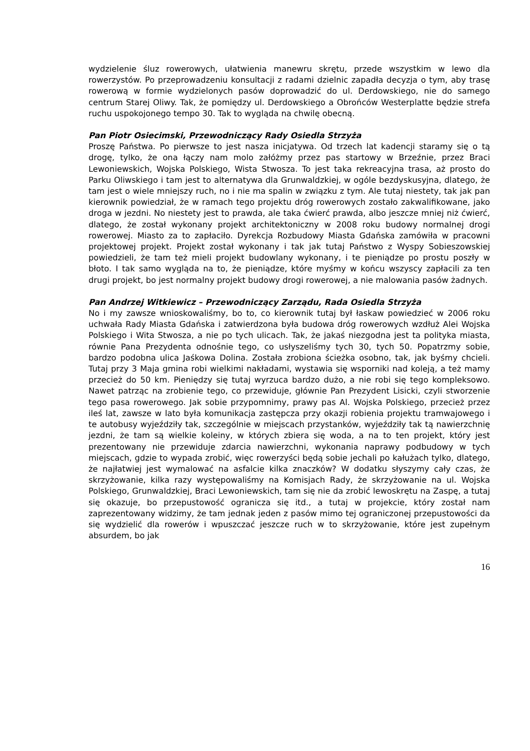wydzielenie śluz rowerowych, ułatwienia manewru skrętu, przede wszystkim w lewo dla rowerzystów. Po przeprowadzeniu konsultacji z radami dzielnic zapadła decyzja o tym, aby trasę rowerową w formie wydzielonych pasów doprowadzić do ul. Derdowskiego, nie do samego centrum Starej Oliwy. Tak, że pomiędzy ul. Derdowskiego a Obrońców Westerplatte będzie strefa ruchu uspokojonego tempo 30. Tak to wygląda na chwilę obecną.
Pan Piotr Osiecimski, Przewodniczący Rady Osiedla Strzyża
Proszę Państwa. Po pierwsze to jest nasza inicjatywa. Od trzech lat kadencji staramy się o tą drogę, tylko, że ona łączy nam molo załóżmy przez pas startowy w Brzeźnie, przez Braci Lewoniewskich, Wojska Polskiego, Wista Stwosza. To jest taka rekreacyjna trasa, aż prosto do Parku Oliwskiego i tam jest to alternatywa dla Grunwaldzkiej, w ogóle bezdyskusyjna, dlatego, że tam jest o wiele mniejszy ruch, no i nie ma spalin w związku z tym. Ale tutaj niestety, tak jak pan kierownik powiedział, że w ramach tego projektu dróg rowerowych zostało zakwalifikowane, jako droga w jezdni. No niestety jest to prawda, ale taka ćwierć prawda, albo jeszcze mniej niż ćwierć, dlatego, że został wykonany projekt architektoniczny w 2008 roku budowy normalnej drogi rowerowej. Miasto za to zapłaciło. Dyrekcja Rozbudowy Miasta Gdańska zamówiła w pracowni projektowej projekt. Projekt został wykonany i tak jak tutaj Państwo z Wyspy Sobieszowskiej powiedzieli, że tam też mieli projekt budowlany wykonany, i te pieniądze po prostu poszły w błoto. I tak samo wygląda na to, że pieniądze, które myśmy w końcu wszyscy zapłacili za ten drugi projekt, bo jest normalny projekt budowy drogi rowerowej, a nie malowania pasów żadnych.
Pan Andrzej Witkiewicz – Przewodniczący Zarządu, Rada Osiedla Strzyża
No i my zawsze wnioskowaliśmy, bo to, co kierownik tutaj był łaskaw powiedzieć w 2006 roku uchwała Rady Miasta Gdańska i zatwierdzona była budowa dróg rowerowych wzdłuż Alei Wojska Polskiego i Wita Stwosza, a nie po tych ulicach. Tak, że jakaś niezgodna jest ta polityka miasta, równie Pana Prezydenta odnośnie tego, co usłyszeliśmy tych 30, tych 50. Popatrzmy sobie, bardzo podobna ulica Jaśkowa Dolina. Została zrobiona ścieżka osobno, tak, jak byśmy chcieli. Tutaj przy 3 Maja gmina robi wielkimi nakładami, wystawia się wsporniki nad koleją, a też mamy przecież do 50 km. Pieniędzy się tutaj wyrzuca bardzo dużo, a nie robi się tego kompleksowo. Nawet patrząc na zrobienie tego, co przewiduje, głównie Pan Prezydent Lisicki, czyli stworzenie tego pasa rowerowego. Jak sobie przypomnimy, prawy pas Al. Wojska Polskiego, przecież przez ileś lat, zawsze w lato była komunikacja zastępcza przy okazji robienia projektu tramwajowego i te autobusy wyjeździły tak, szczególnie w miejscach przystanków, wyjeździły tak tą nawierzchnię jezdni, że tam są wielkie koleiny, w których zbiera się woda, a na to ten projekt, który jest prezentowany nie przewiduje zdarcia nawierzchni, wykonania naprawy podbudowy w tych miejscach, gdzie to wypada zrobić, więc rowerzyści będą sobie jechali po kałużach tylko, dlatego, że najłatwiej jest wymalować na asfalcie kilka znaczków? W dodatku słyszymy cały czas, że skrzyżowanie, kilka razy występowaliśmy na Komisjach Rady, że skrzyżowanie na ul. Wojska Polskiego, Grunwaldzkiej, Braci Lewoniewskich, tam się nie da zrobić lewoskrętu na Zaspę, a tutaj się okazuje, bo przepustowość ogranicza się itd., a tutaj w projekcie, który został nam zaprezentowany widzimy, że tam jednak jeden z pasów mimo tej ograniczonej przepustowości da się wydzielić dla rowerów i wpuszczać jeszcze ruch w to skrzyżowanie, które jest zupełnym absurdem, bo jak
16